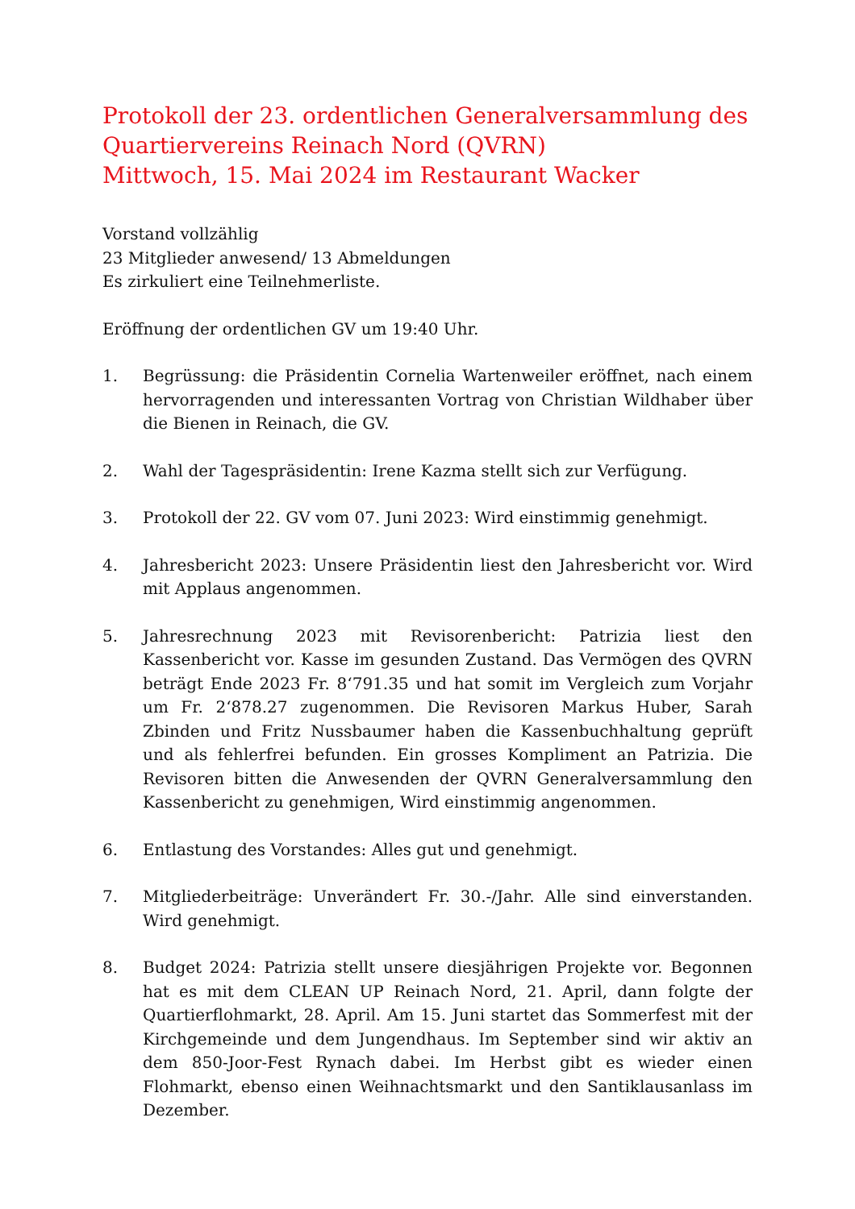Protokoll der 23. ordentlichen Generalversammlung des
Quartiervereins Reinach Nord (QVRN)
Mittwoch, 15. Mai 2024 im Restaurant Wacker
Vorstand vollzählig
23 Mitglieder anwesend/ 13 Abmeldungen
Es zirkuliert eine Teilnehmerliste.
Eröffnung der ordentlichen GV um 19:40 Uhr.
1. Begrüssung: die Präsidentin Cornelia Wartenweiler eröffnet, nach einem hervorragenden und interessanten Vortrag von Christian Wildhaber über die Bienen in Reinach, die GV.
2. Wahl der Tagespräsidentin: Irene Kazma stellt sich zur Verfügung.
3. Protokoll der 22. GV vom 07. Juni 2023: Wird einstimmig genehmigt.
4. Jahresbericht 2023: Unsere Präsidentin liest den Jahresbericht vor. Wird mit Applaus angenommen.
5. Jahresrechnung 2023 mit Revisorenbericht: Patrizia liest den Kassenbericht vor. Kasse im gesunden Zustand. Das Vermögen des QVRN beträgt Ende 2023 Fr. 8‘791.35 und hat somit im Vergleich zum Vorjahr um Fr. 2‘878.27 zugenommen. Die Revisoren Markus Huber, Sarah Zbinden und Fritz Nussbaumer haben die Kassenbuchhaltung geprüft und als fehlerfrei befunden. Ein grosses Kompliment an Patrizia. Die Revisoren bitten die Anwesenden der QVRN Generalversammlung den Kassenbericht zu genehmigen, Wird einstimmig angenommen.
6. Entlastung des Vorstandes: Alles gut und genehmigt.
7. Mitgliederbeiträge: Unverändert Fr. 30.-/Jahr. Alle sind einverstanden. Wird genehmigt.
8. Budget 2024: Patrizia stellt unsere diesjährigen Projekte vor. Begonnen hat es mit dem CLEAN UP Reinach Nord, 21. April, dann folgte der Quartierflohmarkt, 28. April. Am 15. Juni startet das Sommerfest mit der Kirchgemeinde und dem Jungendhaus. Im September sind wir aktiv an dem 850-Joor-Fest Rynach dabei. Im Herbst gibt es wieder einen Flohmarkt, ebenso einen Weihnachtsmarkt und den Santiklausanlass im Dezember.